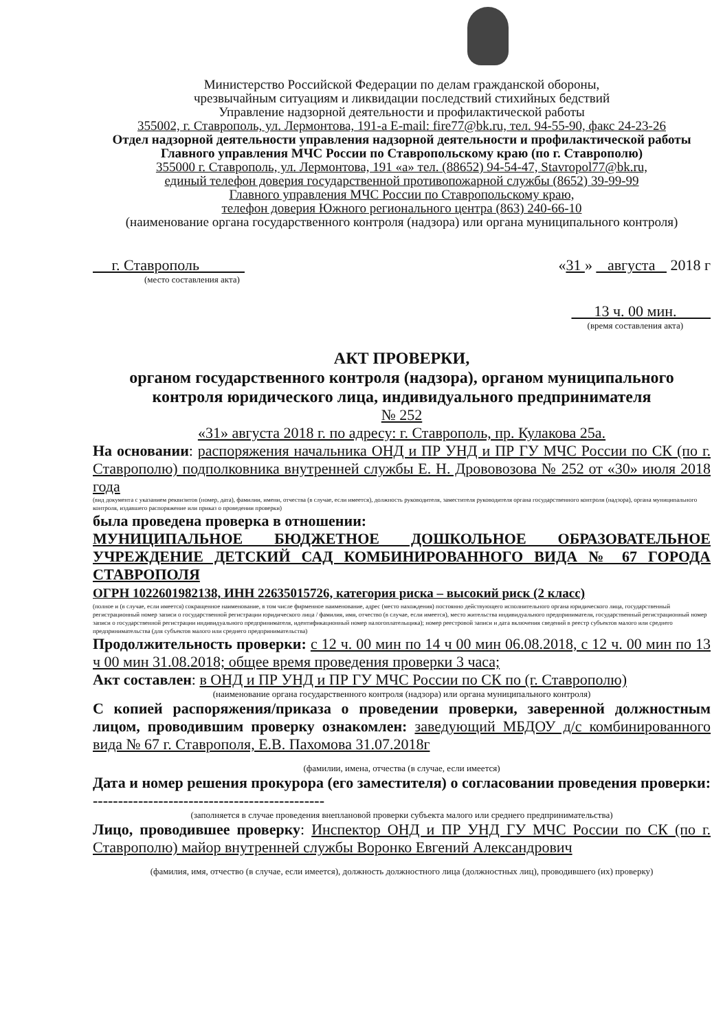Министерство Российской Федерации по делам гражданской обороны,
чрезвычайным ситуациям и ликвидации последствий стихийных бедствий
Управление надзорной деятельности и профилактической работы
355002, г. Ставрополь, ул. Лермонтова, 191-а E-mail: fire77@bk.ru, тел. 94-55-90, факс 24-23-26
Отдел надзорной деятельности управления надзорной деятельности и профилактической работы Главного управления МЧС России по Ставропольскому краю (по г. Ставрополю)
355000 г. Ставрополь, ул. Лермонтова, 191 «а» тел. (88652) 94-54-47, Stavropol77@bk.ru,
единый телефон доверия государственной противопожарной службы (8652) 39-99-99
Главного управления МЧС России по Ставропольскому краю,
телефон доверия Южного регионального центра (863) 240-66-10
(наименование органа государственного контроля (надзора) или органа муниципального контроля)
г. Ставрополь «31 » августа 2018 г
(место составления акта)
13 ч. 00 мин.
(время составления акта)
АКТ ПРОВЕРКИ,
органом государственного контроля (надзора), органом муниципального контроля юридического лица, индивидуального предпринимателя
№ 252
«31» августа 2018 г. по адресу: г. Ставрополь, пр. Кулакова 25а.
На основании: распоряжения начальника ОНД и ПР УНД и ПР ГУ МЧС России по СК (по г. Ставрополю) подполковника внутренней службы Е. Н. Дрововозова № 252 от «30» июля 2018 года
(вид документа с указанием реквизитов (номер, дата), фамилии, имени, отчества (в случае, если имеется), должность руководителя, заместителя руководителя органа государственного контроля (надзора), органа муниципального контроля, издавшего распоряжение или приказ о проведении проверки)
была проведена проверка в отношении:
МУНИЦИПАЛЬНОЕ БЮДЖЕТНОЕ ДОШКОЛЬНОЕ ОБРАЗОВАТЕЛЬНОЕ УЧРЕЖДЕНИЕ ДЕТСКИЙ САД КОМБИНИРОВАННОГО ВИДА № 67 ГОРОДА СТАВРОПОЛЯ
ОГРН 1022601982138, ИНН 22635015726, категория риска – высокий риск (2 класс)
(полное и (в случае, если имеется) сокращенное наименование, в том числе фирменное наименование, адрес (место нахождения) постоянно действующего исполнительного органа юридического лица, государственный регистрационный номер записи о государственной регистрации юридического лица / фамилия, имя, отчество (в случае, если имеется), место жительства индивидуального предпринимателя, государственный регистрационный номер записи о государственной регистрации индивидуального предпринимателя, идентификационный номер налогоплательщика); номер реестровой записи и дата включения сведений в реестр субъектов малого или среднего предпринимательства (для субъектов малого или среднего предпринимательства)
Продолжительность проверки: с 12 ч. 00 мин по 14 ч 00 мин 06.08.2018, с 12 ч. 00 мин по 13 ч 00 мин 31.08.2018; общее время проведения проверки 3 часа;
Акт составлен: в ОНД и ПР УНД и ПР ГУ МЧС России по СК по (г. Ставрополю)
(наименование органа государственного контроля (надзора) или органа муниципального контроля)
С копией распоряжения/приказа о проведении проверки, заверенной должностным лицом, проводившим проверку ознакомлен: заведующий МБДОУ д/с комбинированного вида № 67 г. Ставрополя, Е.В. Пахомова 31.07.2018г
(фамилии, имена, отчества (в случае, если имеется)
Дата и номер решения прокурора (его заместителя) о согласовании проведения проверки: ----------------------------------------------
(заполняется в случае проведения внеплановой проверки субъекта малого или среднего предпринимательства)
Лицо, проводившее проверку: Инспектор ОНД и ПР УНД ГУ МЧС России по СК (по г. Ставрополю) майор внутренней службы Воронко Евгений Александрович
(фамилия, имя, отчество (в случае, если имеется), должность должностного лица (должностных лиц), проводившего (их) проверку)